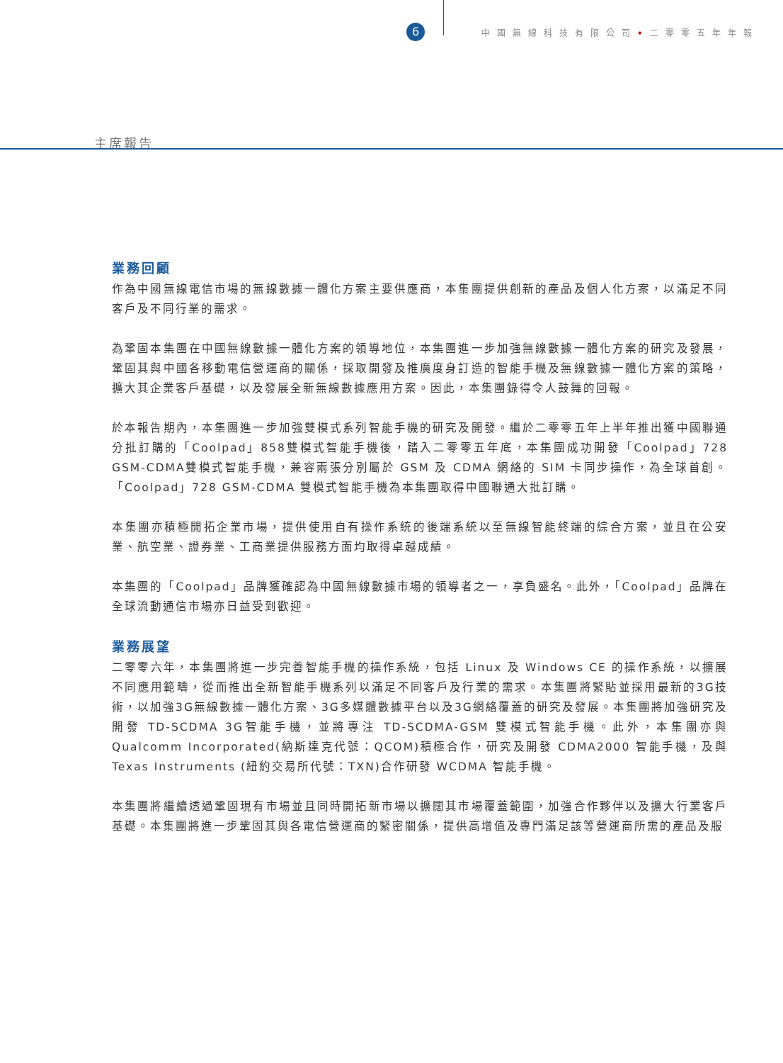6
中國無線科技有限公司•二零零五年年報
主席報告
業務回顧
作為中國無線電信市場的無線數據一體化方案主要供應商，本集團提供創新的產品及個人化方案，以滿足不同客戶及不同行業的需求。
為鞏固本集團在中國無線數據一體化方案的領導地位，本集團進一步加強無線數據一體化方案的研究及發展，鞏固其與中國各移動電信營運商的關係，採取開發及推廣度身訂造的智能手機及無線數據一體化方案的策略，擴大其企業客戶基礎，以及發展全新無線數據應用方案。因此，本集團錄得令人鼓舞的回報。
於本報告期內，本集團進一步加強雙模式系列智能手機的研究及開發。繼於二零零五年上半年推出獲中國聯通分批訂購的「Coolpad」858雙模式智能手機後，踏入二零零五年底，本集團成功開發「Coolpad」728 GSM-CDMA雙模式智能手機，兼容兩張分別屬於 GSM 及 CDMA 網絡的 SIM 卡同步操作，為全球首創。「Coolpad」728 GSM-CDMA 雙模式智能手機為本集團取得中國聯通大批訂購。
本集團亦積極開拓企業市場，提供使用自有操作系統的後端系統以至無線智能終端的綜合方案，並且在公安業、航空業、證券業、工商業提供服務方面均取得卓越成績。
本集團的「Coolpad」品牌獲確認為中國無線數據市場的領導者之一，享負盛名。此外，「Coolpad」品牌在全球流動通信市場亦日益受到歡迎。
業務展望
二零零六年，本集團將進一步完善智能手機的操作系統，包括 Linux 及 Windows CE 的操作系統，以擴展不同應用範疇，從而推出全新智能手機系列以滿足不同客戶及行業的需求。本集團將緊貼並採用最新的3G技術，以加強3G無線數據一體化方案、3G多媒體數據平台以及3G網絡覆蓋的研究及發展。本集團將加強研究及開發 TD-SCDMA 3G智能手機，並將專注 TD-SCDMA-GSM 雙模式智能手機。此外，本集團亦與 Qualcomm Incorporated(納斯達克代號：QCOM)積極合作，研究及開發 CDMA2000 智能手機，及與 Texas Instruments (紐約交易所代號：TXN)合作研發 WCDMA 智能手機。
本集團將繼續透過鞏固現有市場並且同時開拓新市場以擴闊其市場覆蓋範圍，加強合作夥伴以及擴大行業客戶基礎。本集團將進一步鞏固其與各電信營運商的緊密關係，提供高增值及專門滿足該等營運商所需的產品及服